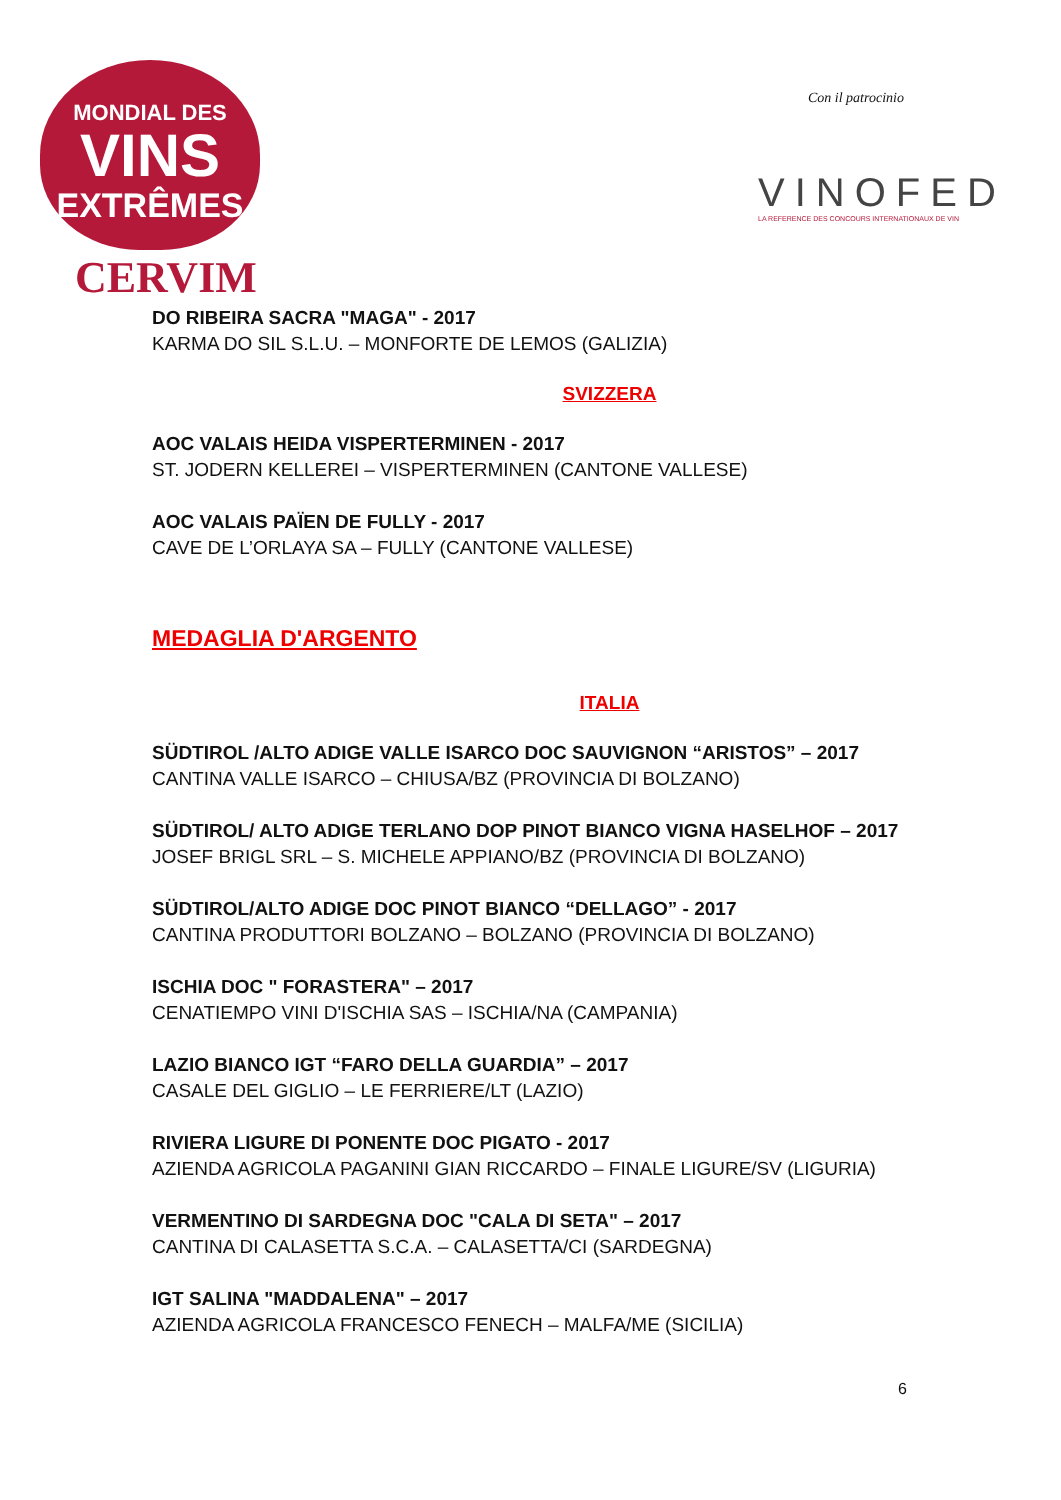MONDIAL DES
VINS
EXTRÊMES
CERVIM
Con il patrocinio
VINOFED
LA REFERENCE DES CONCOURS INTERNATIONAUX DE VIN
DO RIBEIRA SACRA "MAGA" - 2017
KARMA DO SIL S.L.U. – MONFORTE DE LEMOS (GALIZIA)
SVIZZERA
AOC VALAIS HEIDA VISPERTERMINEN - 2017
ST. JODERN KELLEREI – VISPERTERMINEN (CANTONE VALLESE)
AOC VALAIS PAÏEN DE FULLY - 2017
CAVE DE L’ORLAYA SA – FULLY (CANTONE VALLESE)
MEDAGLIA D'ARGENTO
ITALIA
SÜDTIROL /ALTO ADIGE VALLE ISARCO DOC SAUVIGNON “ARISTOS” – 2017
CANTINA VALLE ISARCO – CHIUSA/BZ (PROVINCIA DI BOLZANO)
SÜDTIROL/ ALTO ADIGE TERLANO DOP PINOT BIANCO VIGNA HASELHOF – 2017
JOSEF BRIGL SRL – S. MICHELE APPIANO/BZ (PROVINCIA DI BOLZANO)
SÜDTIROL/ALTO ADIGE DOC PINOT BIANCO “DELLAGO” - 2017
CANTINA PRODUTTORI BOLZANO – BOLZANO (PROVINCIA DI BOLZANO)
ISCHIA DOC " FORASTERA" – 2017
CENATIEMPO VINI D'ISCHIA SAS – ISCHIA/NA (CAMPANIA)
LAZIO BIANCO IGT “FARO DELLA GUARDIA” – 2017
CASALE DEL GIGLIO – LE FERRIERE/LT (LAZIO)
RIVIERA LIGURE DI PONENTE DOC PIGATO - 2017
AZIENDA AGRICOLA PAGANINI GIAN RICCARDO – FINALE LIGURE/SV (LIGURIA)
VERMENTINO DI SARDEGNA DOC "CALA DI SETA" – 2017
CANTINA DI CALASETTA S.C.A. – CALASETTA/CI (SARDEGNA)
IGT SALINA "MADDALENA" – 2017
AZIENDA AGRICOLA FRANCESCO FENECH – MALFA/ME (SICILIA)
6